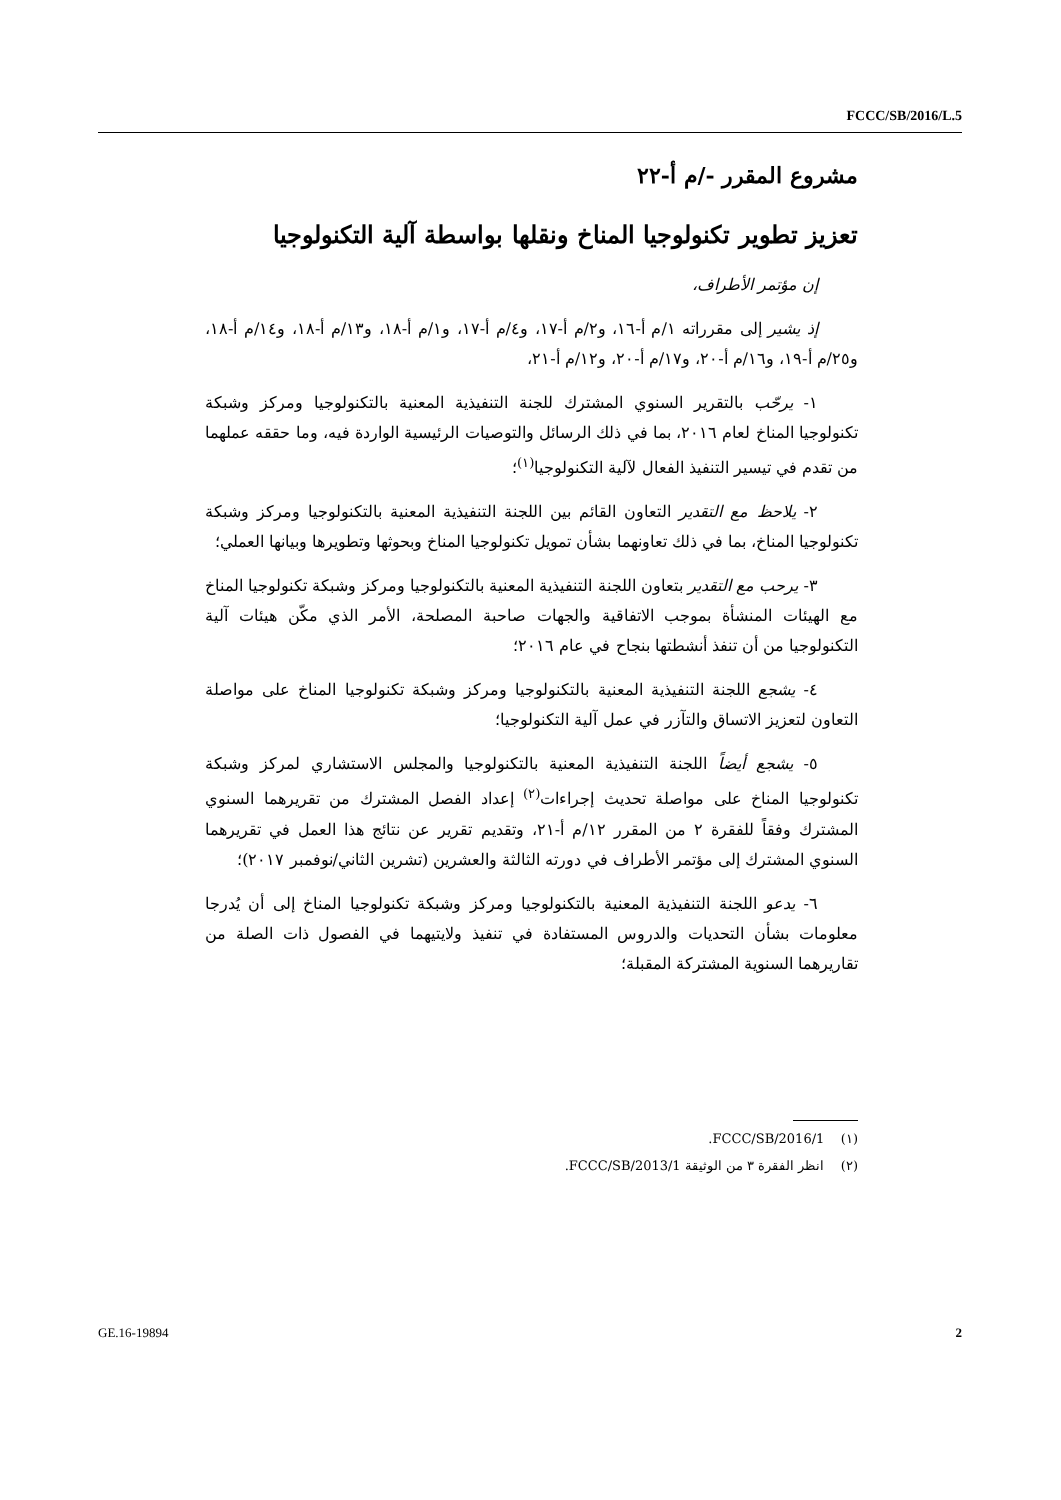FCCC/SB/2016/L.5
مشروع المقرر -/م أ-٢٢
تعزيز تطوير تكنولوجيا المناخ ونقلها بواسطة آلية التكنولوجيا
إن مؤتمر الأطراف،
إذ يشير إلى مقرراته ١/م أ-١٦، و٢/م أ-١٧، و٤/م أ-١٧، و١/م أ-١٨، و١٣/م أ-١٨، و١٤/م أ-١٨، و٢٥/م أ-١٩، و١٦/م أ-٢٠، و١٧/م أ-٢٠، و١٢/م أ-٢١،
١- يرحّب بالتقرير السنوي المشترك للجنة التنفيذية المعنية بالتكنولوجيا ومركز وشبكة تكنولوجيا المناخ لعام ٢٠١٦، بما في ذلك الرسائل والتوصيات الرئيسية الواردة فيه، وما حققه عملهما من تقدم في تيسير التنفيذ الفعال لآلية التكنولوجيا<sup>(١)</sup>؛
٢- يلاحظ مع التقدير التعاون القائم بين اللجنة التنفيذية المعنية بالتكنولوجيا ومركز وشبكة تكنولوجيا المناخ، بما في ذلك تعاونهما بشأن تمويل تكنولوجيا المناخ وبحوثها وتطويرها وبيانها العملي؛
٣- يرحب مع التقدير بتعاون اللجنة التنفيذية المعنية بالتكنولوجيا ومركز وشبكة تكنولوجيا المناخ مع الهيئات المنشأة بموجب الاتفاقية والجهات صاحبة المصلحة، الأمر الذي مكّن هيئات آلية التكنولوجيا من أن تنفذ أنشطتها بنجاح في عام ٢٠١٦؛
٤- يشجع اللجنة التنفيذية المعنية بالتكنولوجيا ومركز وشبكة تكنولوجيا المناخ على مواصلة التعاون لتعزيز الاتساق والتآزر في عمل آلية التكنولوجيا؛
٥- يشجع أيضاً اللجنة التنفيذية المعنية بالتكنولوجيا والمجلس الاستشاري لمركز وشبكة تكنولوجيا المناخ على مواصلة تحديث إجراءات<sup>(٢)</sup> إعداد الفصل المشترك من تقريرهما السنوي المشترك وفقاً للفقرة ٢ من المقرر ١٢/م أ-٢١، وتقديم تقرير عن نتائج هذا العمل في تقريرهما السنوي المشترك إلى مؤتمر الأطراف في دورته الثالثة والعشرين (تشرين الثاني/نوفمبر ٢٠١٧)؛
٦- يدعو اللجنة التنفيذية المعنية بالتكنولوجيا ومركز وشبكة تكنولوجيا المناخ إلى أن يُدرجا معلومات بشأن التحديات والدروس المستفادة في تنفيذ ولايتيهما في الفصول ذات الصلة من تقاريرهما السنوية المشتركة المقبلة؛
(١) FCCC/SB/2016/1.
(٢) انظر الفقرة ٣ من الوثيقة FCCC/SB/2013/1.
GE.16-19894 2